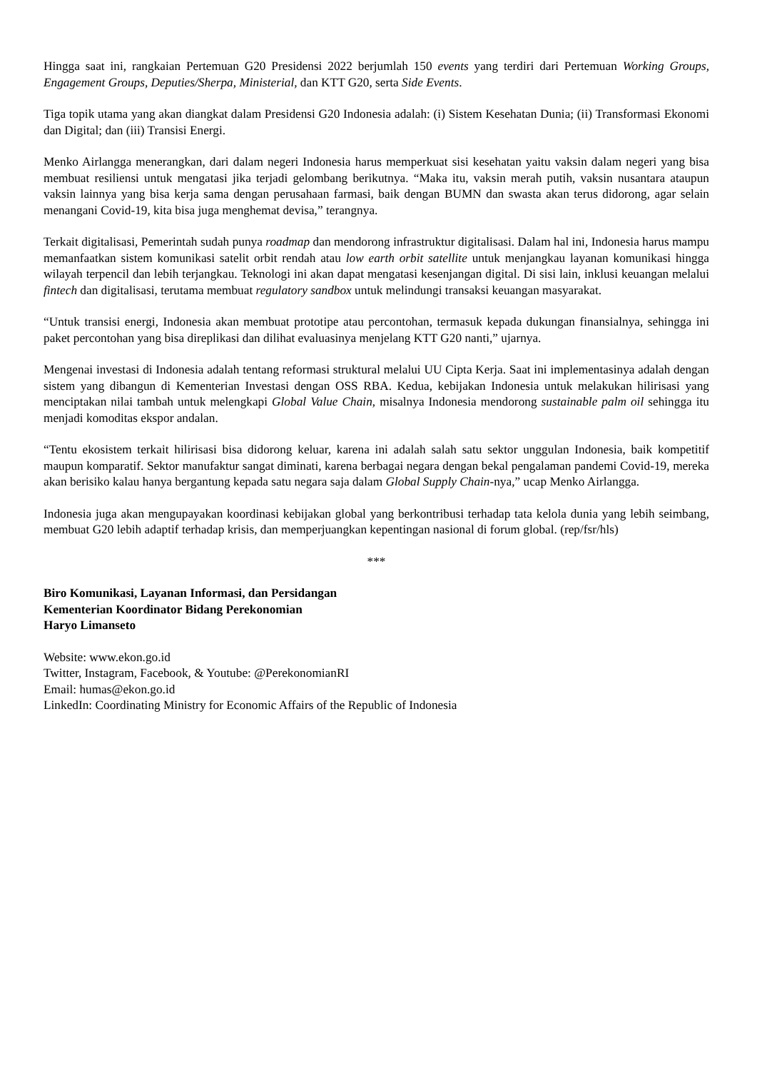Hingga saat ini, rangkaian Pertemuan G20 Presidensi 2022 berjumlah 150 events yang terdiri dari Pertemuan Working Groups, Engagement Groups, Deputies/Sherpa, Ministerial, dan KTT G20, serta Side Events.
Tiga topik utama yang akan diangkat dalam Presidensi G20 Indonesia adalah: (i) Sistem Kesehatan Dunia; (ii) Transformasi Ekonomi dan Digital; dan (iii) Transisi Energi.
Menko Airlangga menerangkan, dari dalam negeri Indonesia harus memperkuat sisi kesehatan yaitu vaksin dalam negeri yang bisa membuat resiliensi untuk mengatasi jika terjadi gelombang berikutnya. “Maka itu, vaksin merah putih, vaksin nusantara ataupun vaksin lainnya yang bisa kerja sama dengan perusahaan farmasi, baik dengan BUMN dan swasta akan terus didorong, agar selain menangani Covid-19, kita bisa juga menghemat devisa,” terangnya.
Terkait digitalisasi, Pemerintah sudah punya roadmap dan mendorong infrastruktur digitalisasi. Dalam hal ini, Indonesia harus mampu memanfaatkan sistem komunikasi satelit orbit rendah atau low earth orbit satellite untuk menjangkau layanan komunikasi hingga wilayah terpencil dan lebih terjangkau. Teknologi ini akan dapat mengatasi kesenjangan digital. Di sisi lain, inklusi keuangan melalui fintech dan digitalisasi, terutama membuat regulatory sandbox untuk melindungi transaksi keuangan masyarakat.
“Untuk transisi energi, Indonesia akan membuat prototipe atau percontohan, termasuk kepada dukungan finansialnya, sehingga ini paket percontohan yang bisa direplikasi dan dilihat evaluasinya menjelang KTT G20 nanti,” ujarnya.
Mengenai investasi di Indonesia adalah tentang reformasi struktural melalui UU Cipta Kerja. Saat ini implementasinya adalah dengan sistem yang dibangun di Kementerian Investasi dengan OSS RBA. Kedua, kebijakan Indonesia untuk melakukan hilirisasi yang menciptakan nilai tambah untuk melengkapi Global Value Chain, misalnya Indonesia mendorong sustainable palm oil sehingga itu menjadi komoditas ekspor andalan.
“Tentu ekosistem terkait hilirisasi bisa didorong keluar, karena ini adalah salah satu sektor unggulan Indonesia, baik kompetitif maupun komparatif. Sektor manufaktur sangat diminati, karena berbagai negara dengan bekal pengalaman pandemi Covid-19, mereka akan berisiko kalau hanya bergantung kepada satu negara saja dalam Global Supply Chain-nya,” ucap Menko Airlangga.
Indonesia juga akan mengupayakan koordinasi kebijakan global yang berkontribusi terhadap tata kelola dunia yang lebih seimbang, membuat G20 lebih adaptif terhadap krisis, dan memperjuangkan kepentingan nasional di forum global. (rep/fsr/hls)
***
Biro Komunikasi, Layanan Informasi, dan Persidangan
Kementerian Koordinator Bidang Perekonomian
Haryo Limanseto
Website: www.ekon.go.id
Twitter, Instagram, Facebook, & Youtube: @PerekonomianRI
Email: humas@ekon.go.id
LinkedIn: Coordinating Ministry for Economic Affairs of the Republic of Indonesia